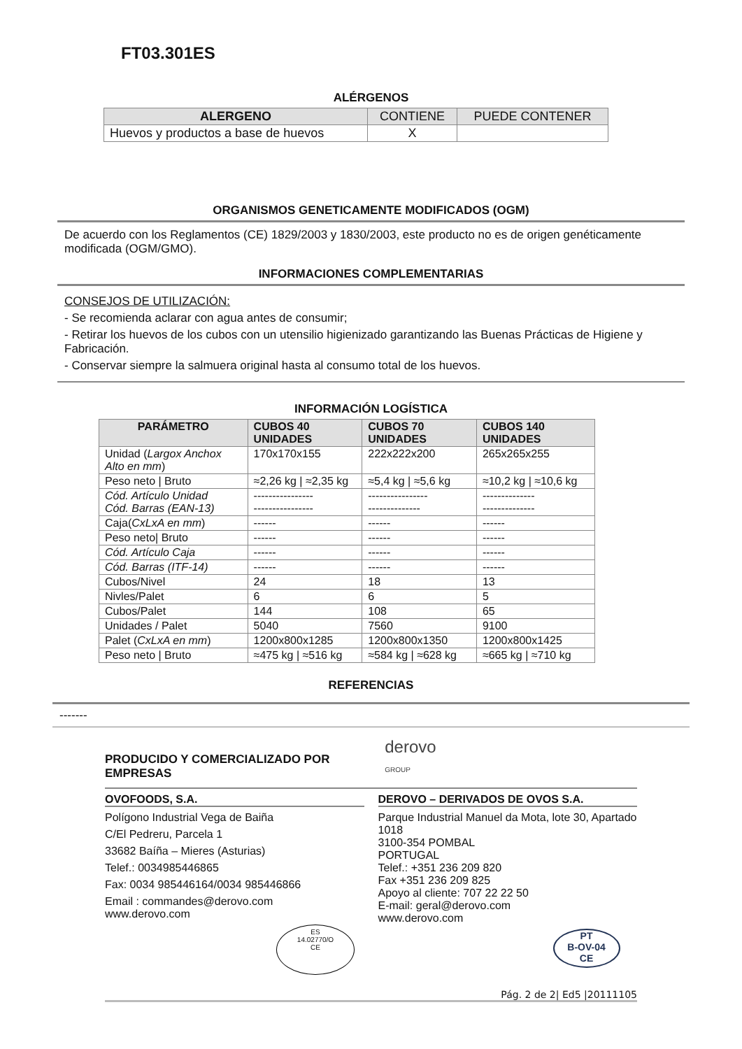FT03.301ES
ALÉRGENOS
| ALERGENO | CONTIENE | PUEDE CONTENER |
| --- | --- | --- |
| Huevos y productos a base de huevos | X | |
ORGANISMOS GENETICAMENTE MODIFICADOS (OGM)
De acuerdo con los Reglamentos (CE) 1829/2003 y 1830/2003, este producto no es de origen genéticamente modificada (OGM/GMO).
INFORMACIONES COMPLEMENTARIAS
CONSEJOS DE UTILIZACIÓN:
- Se recomienda aclarar con agua antes de consumir;
- Retirar los huevos de los cubos con un utensilio higienizado garantizando las Buenas Prácticas de Higiene y Fabricación.
- Conservar siempre la salmuera original hasta al consumo total de los huevos.
INFORMACIÓN LOGÍSTICA
| PARÁMETRO | CUBOS 40 UNIDADES | CUBOS 70 UNIDADES | CUBOS 140 UNIDADES |
| --- | --- | --- | --- |
| Unidad ( Largox Anchox Alto en mm ) | 170x170x155 | 222x222x200 | 265x265x255 |
| Peso neto / Bruto | ≈2,26 kg / ≈2,35 kg | ≈5,4 kg / ≈5,6 kg | ≈10,2 kg / ≈10,6 kg |
| Cód. Artículo Unidad Cód. Barras (EAN-13) | ---------------- ---------------- | ---------------- -------------- | -------------- -------------- |
| Caja( CxLxA en mm ) | ------ | ------ | ------ |
| Peso neto/ Bruto | ------ | ------ | ------ |
| Cód. Artículo Caja | ------ | ------ | ------ |
| Cód. Barras (ITF-14) | ------ | ------ | ------ |
| Cubos/Nivel | 24 | 18 | 13 |
| Nivles/Palet | 6 | 6 | 5 |
| Cubos/Palet | 144 | 108 | 65 |
| Unidades / Palet | 5040 | 7560 | 9100 |
| Palet ( CxLxA en mm ) | 1200x800x1285 | 1200x800x1350 | 1200x800x1425 |
| Peso neto / Bruto | ≈475 kg / ≈516 kg | ≈584 kg / ≈628 kg | ≈665 kg / ≈710 kg |
REFERENCIAS
-------
PRODUCIDO Y COMERCIALIZADO POR EMPRESAS derovo GROUP
OVOFOODS, S.A.
Polígono Industrial Vega de Baiña
C/El Pedreru, Parcela 1
33682 Baíña – Mieres (Asturias)
Telef.: 0034985446865
Fax: 0034 985446164/0034 985446866
Email : commandes@derovo.com
www.derovo.com
ES
14.02770/O
CE
DEROVO – DERIVADOS DE OVOS S.A.
Parque Industrial Manuel da Mota, lote 30, Apartado 1018
3100-354 POMBAL
PORTUGAL
Telef.: +351 236 209 820
Fax +351 236 209 825
Apoyo al cliente: 707 22 22 50
E-mail: geral@derovo.com
www.derovo.com
PT
B-OV-04
CE
Pág. 2 de 2| Ed5 |20111105